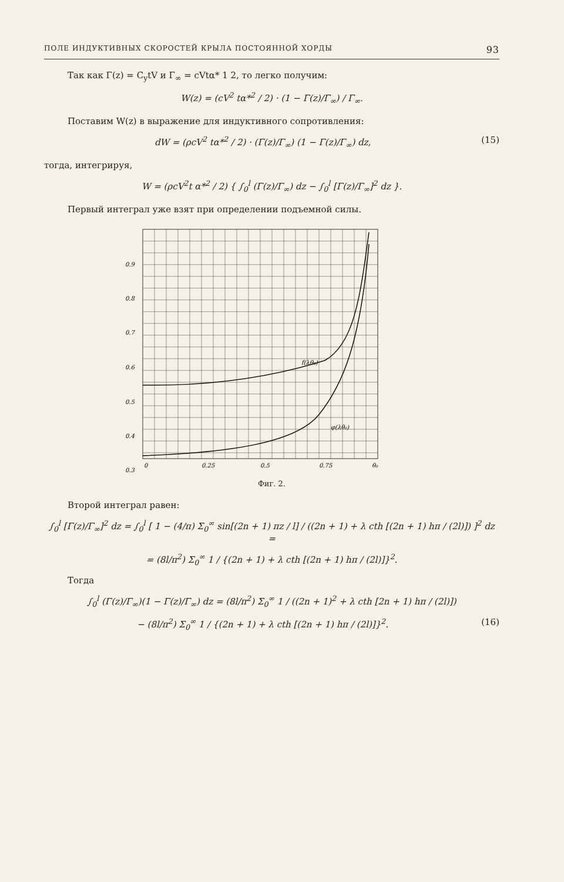ПОЛЕ ИНДУКТИВНЫХ СКОРОСТЕЙ КРЫЛА ПОСТОЯННОЙ ХОРДЫ 93
Так как Γ(z) = C<sub>y</sub>tV и Γ<sub>∞</sub> = cVtα* 1 2, то легко получим:
W(z) = (cV<sup>2</sup> tα*<sup>2</sup> / 2) · (1 − Γ(z)/Γ<sub>∞</sub>) / Γ<sub>∞</sub>.
Поставим W(z) в выражение для индуктивного сопротивления:
dW = (ρcV<sup>2</sup> tα*<sup>2</sup> / 2) · (Γ(z)/Γ<sub>∞</sub>) (1 − Γ(z)/Γ<sub>∞</sub>) dz, (15)
тогда, интегрируя,
W = (ρcV<sup>2</sup>t α*<sup>2</sup> / 2) { ∫<sub>0</sub><sup>l</sup> (Γ(z)/Γ<sub>∞</sub>) dz − ∫<sub>0</sub><sup>l</sup> [Γ(z)/Γ<sub>∞</sub>]<sup>2</sup> dz }.
Первый интеграл уже взят при определении подъемной силы.
0.9
0.8
0.7
0.6
0.5
0.4
0.3
0
0.25
0.5
0.75
θ₀
f(λθ₀)
φ(λθ₀)
Фиг. 2.
Второй интеграл равен:
∫<sub>0</sub><sup>l</sup> [Γ(z)/Γ<sub>∞</sub>]<sup>2</sup> dz = ∫<sub>0</sub><sup>l</sup> [ 1 − (4/π) Σ<sub>0</sub><sup>∞</sup> sin[(2n + 1) πz / l] / ((2n + 1) + λ cth [(2n + 1) hπ / (2l)]) ]<sup>2</sup> dz =
= (8l/π<sup>2</sup>) Σ<sub>0</sub><sup>∞</sup> 1 / {(2n + 1) + λ cth [(2n + 1) hπ / (2l)]}<sup>2</sup>.
Тогда
∫<sub>0</sub><sup>l</sup> (Γ(z)/Γ<sub>∞</sub>)(1 − Γ(z)/Γ<sub>∞</sub>) dz = (8l/π<sup>2</sup>) Σ<sub>0</sub><sup>∞</sup> 1 / ((2n + 1)<sup>2</sup> + λ cth [2n + 1) hπ / (2l)])
− (8l/π<sup>2</sup>) Σ<sub>0</sub><sup>∞</sup> 1 / {(2n + 1) + λ cth [(2n + 1) hπ / (2l)]}<sup>2</sup>. (16)